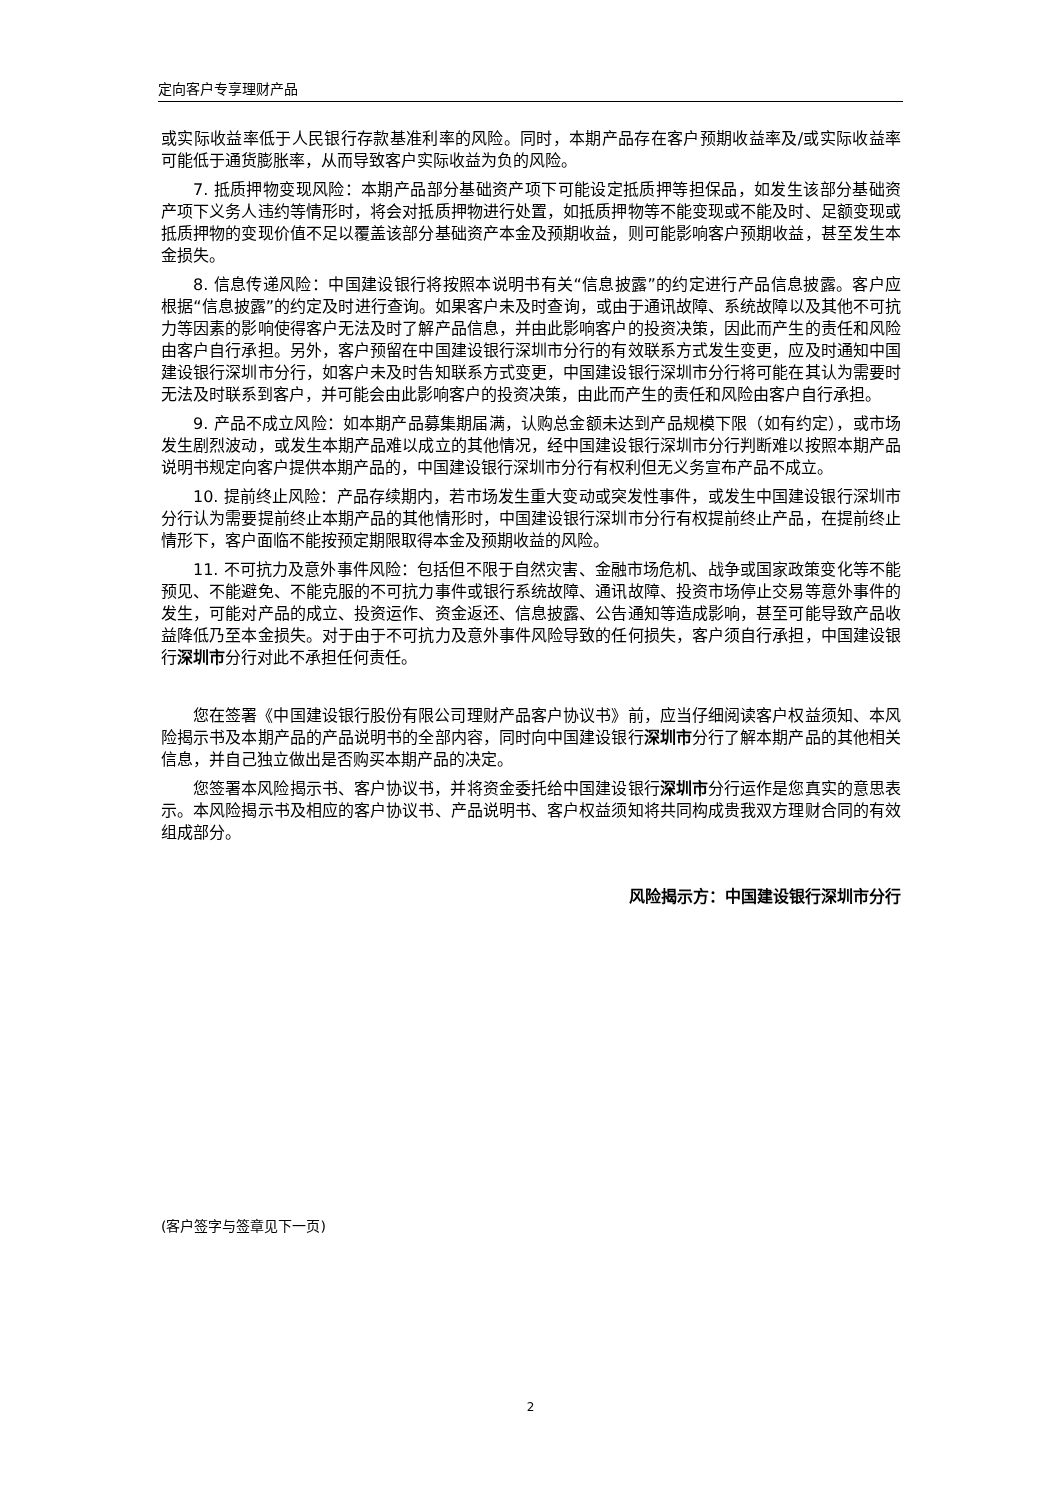定向客户专享理财产品
或实际收益率低于人民银行存款基准利率的风险。同时，本期产品存在客户预期收益率及/或实际收益率可能低于通货膨胀率，从而导致客户实际收益为负的风险。
7. 抵质押物变现风险：本期产品部分基础资产项下可能设定抵质押等担保品，如发生该部分基础资产项下义务人违约等情形时，将会对抵质押物进行处置，如抵质押物等不能变现或不能及时、足额变现或抵质押物的变现价值不足以覆盖该部分基础资产本金及预期收益，则可能影响客户预期收益，甚至发生本金损失。
8. 信息传递风险：中国建设银行将按照本说明书有关“信息披露”的约定进行产品信息披露。客户应根据“信息披露”的约定及时进行查询。如果客户未及时查询，或由于通讯故障、系统故障以及其他不可抗力等因素的影响使得客户无法及时了解产品信息，并由此影响客户的投资决策，因此而产生的责任和风险由客户自行承担。另外，客户预留在中国建设银行深圳市分行的有效联系方式发生变更，应及时通知中国建设银行深圳市分行，如客户未及时告知联系方式变更，中国建设银行深圳市分行将可能在其认为需要时无法及时联系到客户，并可能会由此影响客户的投资决策，由此而产生的责任和风险由客户自行承担。
9. 产品不成立风险：如本期产品募集期届满，认购总金额未达到产品规模下限（如有约定），或市场发生剧烈波动，或发生本期产品难以成立的其他情况，经中国建设银行深圳市分行判断难以按照本期产品说明书规定向客户提供本期产品的，中国建设银行深圳市分行有权利但无义务宣布产品不成立。
10. 提前终止风险：产品存续期内，若市场发生重大变动或突发性事件，或发生中国建设银行深圳市分行认为需要提前终止本期产品的其他情形时，中国建设银行深圳市分行有权提前终止产品，在提前终止情形下，客户面临不能按预定期限取得本金及预期收益的风险。
11. 不可抗力及意外事件风险：包括但不限于自然灾害、金融市场危机、战争或国家政策变化等不能预见、不能避免、不能克服的不可抗力事件或银行系统故障、通讯故障、投资市场停止交易等意外事件的发生，可能对产品的成立、投资运作、资金返还、信息披露、公告通知等造成影响，甚至可能导致产品收益降低乃至本金损失。对于由于不可抗力及意外事件风险导致的任何损失，客户须自行承担，中国建设银行深圳市分行对此不承担任何责任。
您在签署《中国建设银行股份有限公司理财产品客户协议书》前，应当仔细阅读客户权益须知、本风险揭示书及本期产品的产品说明书的全部内容，同时向中国建设银行深圳市分行了解本期产品的其他相关信息，并自己独立做出是否购买本期产品的决定。
您签署本风险揭示书、客户协议书，并将资金委托给中国建设银行深圳市分行运作是您真实的意思表示。本风险揭示书及相应的客户协议书、产品说明书、客户权益须知将共同构成贵我双方理财合同的有效组成部分。
风险揭示方：中国建设银行深圳市分行
(客户签字与签章见下一页)
2